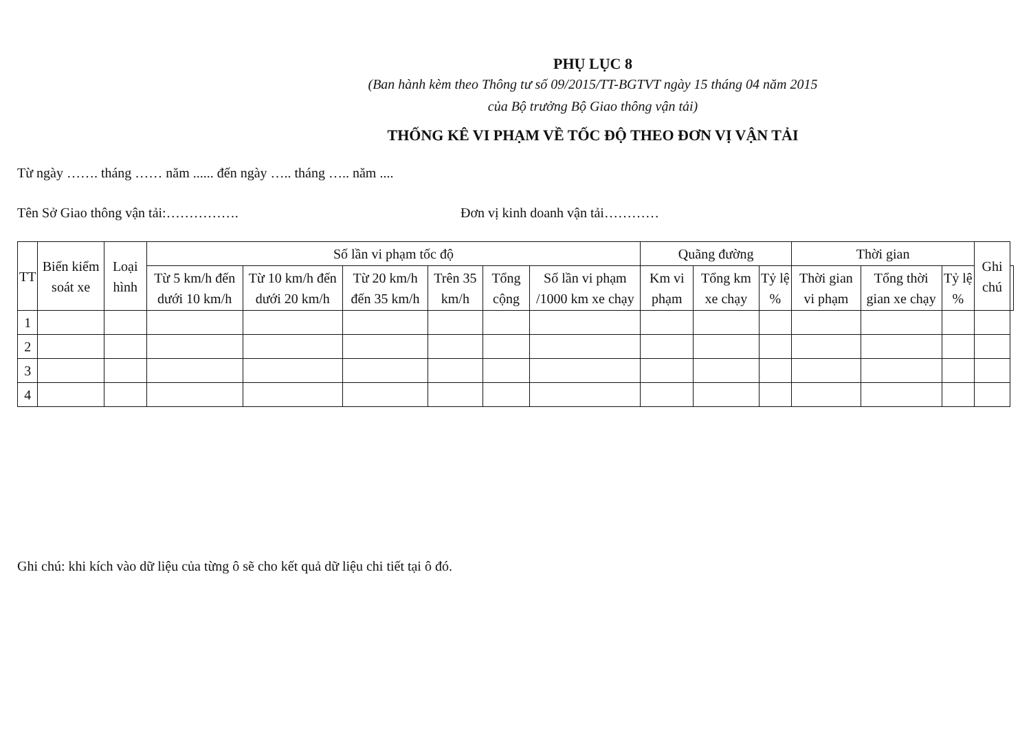PHỤ LỤC 8
(Ban hành kèm theo Thông tư số 09/2015/TT-BGTVT ngày 15 tháng 04 năm 2015
của Bộ trưởng Bộ Giao thông vận tải)
THỐNG KÊ VI PHẠM VỀ TỐC ĐỘ THEO ĐƠN VỊ VẬN TẢI
Từ ngày ……. tháng …… năm ...... đến ngày ….. tháng ….. năm ....
Tên Sở Giao thông vận tải:……………. Đơn vị kinh doanh vận tải…………
| TT | Biển kiểm soát xe | Loại hình | Số lần vi phạm tốc độ | | | | | | Quãng đường | | | Thời gian | | | Ghi chú | |
| --- | --- | --- | --- | --- | --- | --- | --- | --- | --- | --- | --- | --- | --- | --- | --- | --- |
| | | | Từ 5 km/h đến dưới 10 km/h | Từ 10 km/h đến dưới 20 km/h | Từ 20 km/h đến 35 km/h | Trên 35 km/h | Tổng cộng | Số lần vi phạm /1000 km xe chạy | Km vi phạm | Tổng km xe chạy | Tỷ lệ % | Thời gian vi phạm | Tổng thời gian xe chạy | Tỷ lệ % | | |
| 1 | | | | | | | | | | | | | | | | |
| 2 | | | | | | | | | | | | | | | | |
| 3 | | | | | | | | | | | | | | | | |
| 4 | | | | | | | | | | | | | | | | |
Ghi chú: khi kích vào dữ liệu của từng ô sẽ cho kết quả dữ liệu chi tiết tại ô đó.